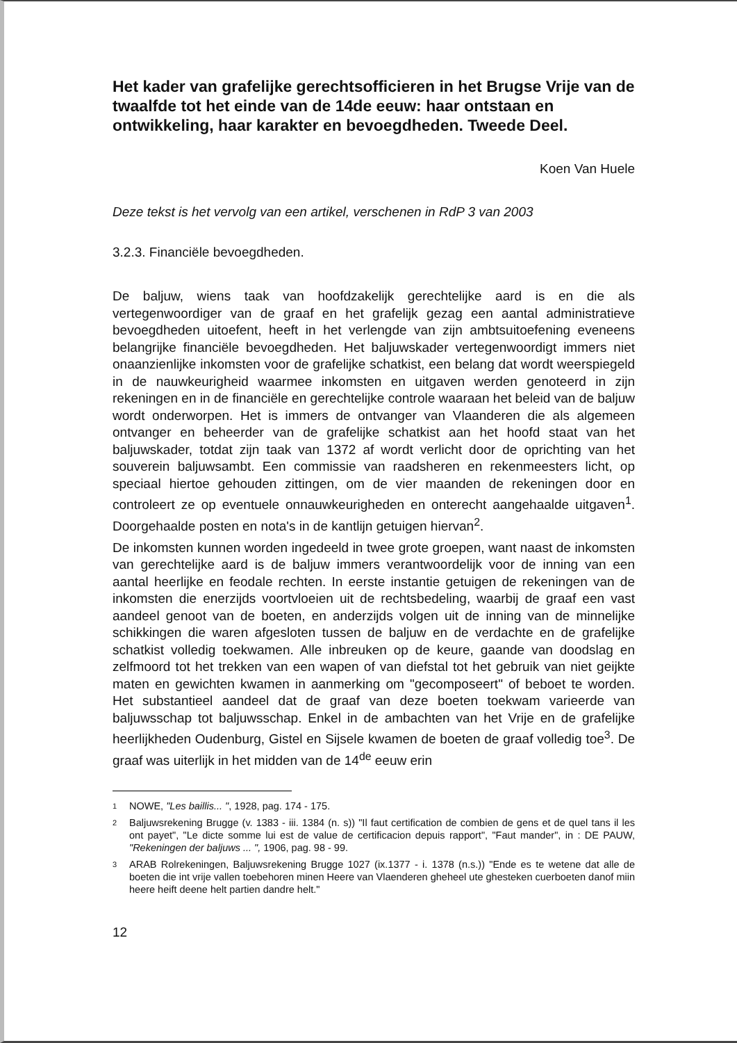Het kader van grafelijke gerechtsofficieren in het Brugse Vrije van de twaalfde tot het einde van de 14de eeuw: haar ontstaan en ontwikkeling, haar karakter en bevoegdheden. Tweede Deel.
Koen Van Huele
Deze tekst is het vervolg van een artikel, verschenen in RdP 3 van 2003
3.2.3. Financiële bevoegdheden.
De baljuw, wiens taak van hoofdzakelijk gerechtelijke aard is en die als vertegenwoordiger van de graaf en het grafelijk gezag een aantal administratieve bevoegdheden uitoefent, heeft in het verlengde van zijn ambtsuitoefening eveneens belangrijke financiële bevoegdheden. Het baljuwskader vertegenwoordigt immers niet onaanzienlijke inkomsten voor de grafelijke schatkist, een belang dat wordt weerspiegeld in de nauwkeurigheid waarmee inkomsten en uitgaven werden genoteerd in zijn rekeningen en in de financiële en gerechtelijke controle waaraan het beleid van de baljuw wordt onderworpen. Het is immers de ontvanger van Vlaanderen die als algemeen ontvanger en beheerder van de grafelijke schatkist aan het hoofd staat van het baljuwskader, totdat zijn taak van 1372 af wordt verlicht door de oprichting van het souverein baljuwsambt. Een commissie van raadsheren en rekenmeesters licht, op speciaal hiertoe gehouden zittingen, om de vier maanden de rekeningen door en controleert ze op eventuele onnauwkeurigheden en onterecht aangehaalde uitgaven<sup>1</sup>. Doorgehaalde posten en nota's in de kantlijn getuigen hiervan<sup>2</sup>.
De inkomsten kunnen worden ingedeeld in twee grote groepen, want naast de inkomsten van gerechtelijke aard is de baljuw immers verantwoordelijk voor de inning van een aantal heerlijke en feodale rechten. In eerste instantie getuigen de rekeningen van de inkomsten die enerzijds voortvloeien uit de rechtsbedeling, waarbij de graaf een vast aandeel genoot van de boeten, en anderzijds volgen uit de inning van de minnelijke schikkingen die waren afgesloten tussen de baljuw en de verdachte en de grafelijke schatkist volledig toekwamen. Alle inbreuken op de keure, gaande van doodslag en zelfmoord tot het trekken van een wapen of van diefstal tot het gebruik van niet geijkte maten en gewichten kwamen in aanmerking om "gecomposeert" of beboet te worden. Het substantieel aandeel dat de graaf van deze boeten toekwam varieerde van baljuwsschap tot baljuwsschap. Enkel in de ambachten van het Vrije en de grafelijke heerlijkheden Oudenburg, Gistel en Sijsele kwamen de boeten de graaf volledig toe<sup>3</sup>. De graaf was uiterlijk in het midden van de 14<sup>de</sup> eeuw erin
1 NOWE, "Les baillis... ", 1928, pag. 174 - 175.
2 Baljuwsrekening Brugge (v. 1383 - iii. 1384 (n. s)) "Il faut certification de combien de gens et de quel tans il les ont payet", "Le dicte somme lui est de value de certificacion depuis rapport", "Faut mander", in : DE PAUW, "Rekeningen der baljuws ... ", 1906, pag. 98 - 99.
3 ARAB Rolrekeningen, Baljuwsrekening Brugge 1027 (ix.1377 - i. 1378 (n.s.)) "Ende es te wetene dat alle de boeten die int vrije vallen toebehoren minen Heere van Vlaenderen gheheel ute ghesteken cuerboeten danof miin heere heift deene helt partien dandre helt."
12